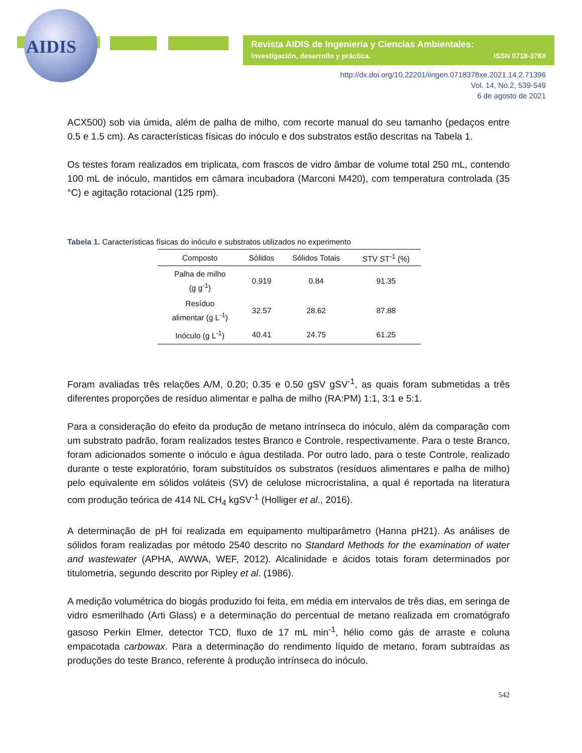AIDIS
Revista AIDIS de Ingeniería y Ciencias Ambientales:
Investigación, desarrollo y práctica. ISSN 0718-378X
http://dx.doi.org/10.22201/iingen.0718378xe.2021.14.2.71396
Vol. 14, No.2, 539-549
6 de agosto de 2021
ACX500) sob via úmida, além de palha de milho, com recorte manual do seu tamanho (pedaços entre 0.5 e 1.5 cm). As características físicas do inóculo e dos substratos estão descritas na Tabela 1.
Os testes foram realizados em triplicata, com frascos de vidro âmbar de volume total 250 mL, contendo 100 mL de inóculo, mantidos em câmara incubadora (Marconi M420), com temperatura controlada (35 °C) e agitação rotacional (125 rpm).
Tabela 1. Características físicas do inóculo e substratos utilizados no experimento
| Composto | Sólidos | Sólidos Totais | STV ST<sup>-1</sup> (%) |
| --- | --- | --- | --- |
| Palha de milho (g g<sup>-1</sup>) | 0.919 | 0.84 | 91.35 |
| Resíduo alimentar (g L<sup>-1</sup>) | 32.57 | 28.62 | 87.88 |
| Inóculo (g L<sup>-1</sup>) | 40.41 | 24.75 | 61.25 |
Foram avaliadas três relações A/M, 0.20; 0.35 e 0.50 gSV gSV<sup>-1</sup>, as quais foram submetidas a três diferentes proporções de resíduo alimentar e palha de milho (RA:PM) 1:1, 3:1 e 5:1.
Para a consideração do efeito da produção de metano intrínseca do inóculo, além da comparação com um substrato padrão, foram realizados testes Branco e Controle, respectivamente. Para o teste Branco, foram adicionados somente o inóculo e água destilada. Por outro lado, para o teste Controle, realizado durante o teste exploratório, foram substituídos os substratos (resíduos alimentares e palha de milho) pelo equivalente em sólidos voláteis (SV) de celulose microcristalina, a qual é reportada na literatura com produção teórica de 414 NL CH<sub>4</sub> kgSV<sup>-1</sup> (Holliger et al., 2016).
A determinação de pH foi realizada em equipamento multiparâmetro (Hanna pH21). As análises de sólidos foram realizadas por método 2540 descrito no Standard Methods for the examination of water and wastewater (APHA, AWWA, WEF, 2012). Alcalinidade e ácidos totais foram determinados por titulometria, segundo descrito por Ripley et al. (1986).
A medição volumétrica do biogás produzido foi feita, em média em intervalos de três dias, em seringa de vidro esmerilhado (Arti Glass) e a determinação do percentual de metano realizada em cromatógrafo gasoso Perkin Elmer, detector TCD, fluxo de 17 mL min<sup>-1</sup>, hélio como gás de arraste e coluna empacotada carbowax. Para a determinação do rendimento líquido de metano, foram subtraídas as produções do teste Branco, referente à produção intrínseca do inóculo.
542